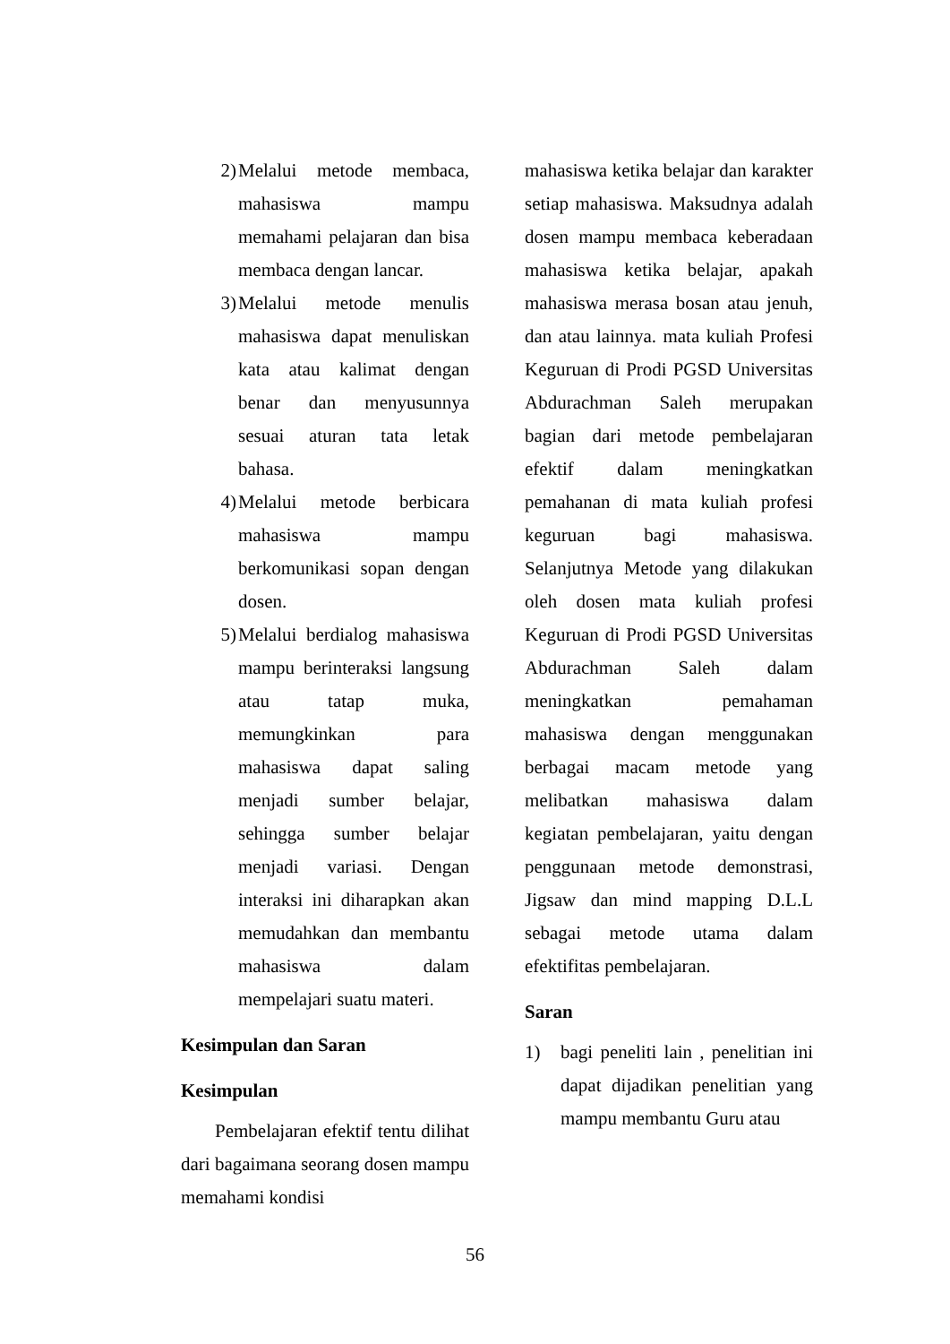2) Melalui metode membaca, mahasiswa mampu memahami pelajaran dan bisa membaca dengan lancar.
3) Melalui metode menulis mahasiswa dapat menuliskan kata atau kalimat dengan benar dan menyusunnya sesuai aturan tata letak bahasa.
4) Melalui metode berbicara mahasiswa mampu berkomunikasi sopan dengan dosen.
5) Melalui berdialog mahasiswa mampu berinteraksi langsung atau tatap muka, memungkinkan para mahasiswa dapat saling menjadi sumber belajar, sehingga sumber belajar menjadi variasi. Dengan interaksi ini diharapkan akan memudahkan dan membantu mahasiswa dalam mempelajari suatu materi.
Kesimpulan dan Saran
Kesimpulan
Pembelajaran efektif tentu dilihat dari bagaimana seorang dosen mampu memahami kondisi
mahasiswa ketika belajar dan karakter setiap mahasiswa. Maksudnya adalah dosen mampu membaca keberadaan mahasiswa ketika belajar, apakah mahasiswa merasa bosan atau jenuh, dan atau lainnya. mata kuliah Profesi Keguruan di Prodi PGSD Universitas Abdurachman Saleh merupakan bagian dari metode pembelajaran efektif dalam meningkatkan pemahanan di mata kuliah profesi keguruan bagi mahasiswa. Selanjutnya Metode yang dilakukan oleh dosen mata kuliah profesi Keguruan di Prodi PGSD Universitas Abdurachman Saleh dalam meningkatkan pemahaman mahasiswa dengan menggunakan berbagai macam metode yang melibatkan mahasiswa dalam kegiatan pembelajaran, yaitu dengan penggunaan metode demonstrasi, Jigsaw dan mind mapping D.L.L sebagai metode utama dalam efektifitas pembelajaran.
Saran
1) bagi peneliti lain , penelitian ini dapat dijadikan penelitian yang mampu membantu Guru atau
56